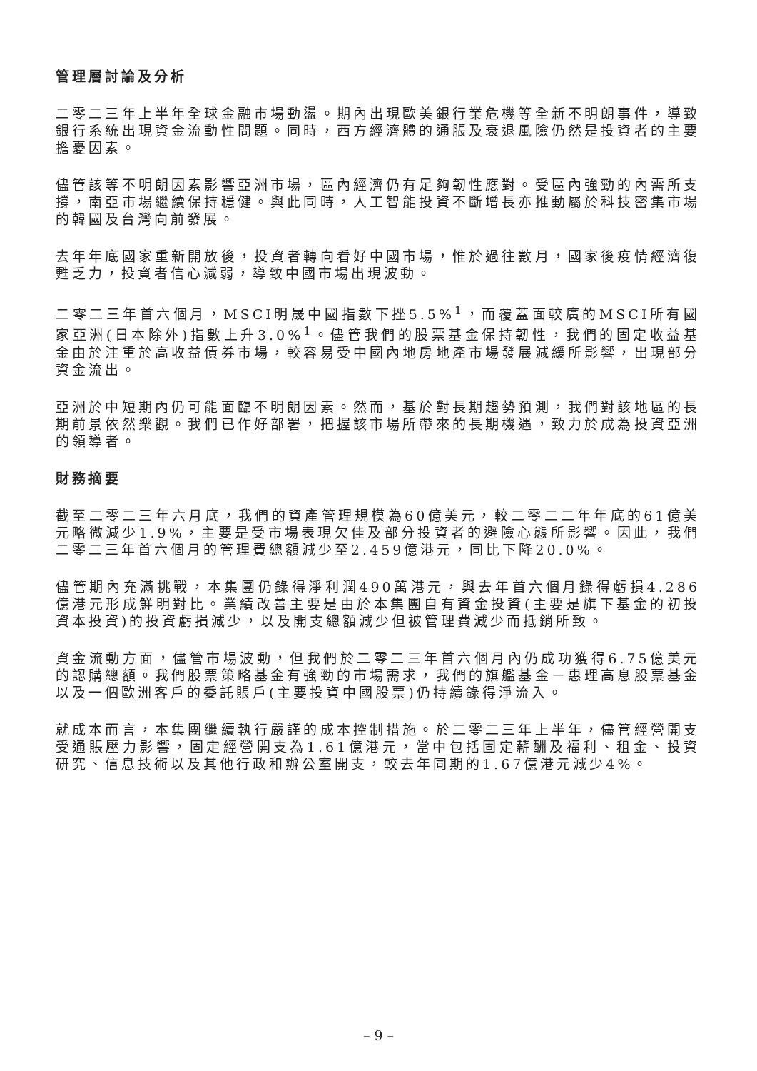管理層討論及分析
二零二三年上半年全球金融市場動盪。期內出現歐美銀行業危機等全新不明朗事件，導致銀行系統出現資金流動性問題。同時，西方經濟體的通脹及衰退風險仍然是投資者的主要擔憂因素。
儘管該等不明朗因素影響亞洲市場，區內經濟仍有足夠韌性應對。受區內強勁的內需所支撐，南亞市場繼續保持穩健。與此同時，人工智能投資不斷增長亦推動屬於科技密集市場的韓國及台灣向前發展。
去年年底國家重新開放後，投資者轉向看好中國市場，惟於過往數月，國家後疫情經濟復甦乏力，投資者信心減弱，導致中國市場出現波動。
二零二三年首六個月，MSCI明晟中國指數下挫5.5%<sup>1</sup>，而覆蓋面較廣的MSCI所有國家亞洲(日本除外)指數上升3.0%<sup>1</sup>。儘管我們的股票基金保持韌性，我們的固定收益基金由於注重於高收益債券市場，較容易受中國內地房地產市場發展減緩所影響，出現部分資金流出。
亞洲於中短期內仍可能面臨不明朗因素。然而，基於對長期趨勢預測，我們對該地區的長期前景依然樂觀。我們已作好部署，把握該市場所帶來的長期機遇，致力於成為投資亞洲的領導者。
財務摘要
截至二零二三年六月底，我們的資產管理規模為60億美元，較二零二二年年底的61億美元略微減少1.9%，主要是受市場表現欠佳及部分投資者的避險心態所影響。因此，我們二零二三年首六個月的管理費總額減少至2.459億港元，同比下降20.0%。
儘管期內充滿挑戰，本集團仍錄得淨利潤490萬港元，與去年首六個月錄得虧損4.286億港元形成鮮明對比。業績改善主要是由於本集團自有資金投資(主要是旗下基金的初投資本投資)的投資虧損減少，以及開支總額減少但被管理費減少而抵銷所致。
資金流動方面，儘管市場波動，但我們於二零二三年首六個月內仍成功獲得6.75億美元的認購總額。我們股票策略基金有強勁的市場需求，我們的旗艦基金－惠理高息股票基金以及一個歐洲客戶的委託賬戶(主要投資中國股票)仍持續錄得淨流入。
就成本而言，本集團繼續執行嚴謹的成本控制措施。於二零二三年上半年，儘管經營開支受通賬壓力影響，固定經營開支為1.61億港元，當中包括固定薪酬及福利、租金、投資研究、信息技術以及其他行政和辦公室開支，較去年同期的1.67億港元減少4%。
– 9 –